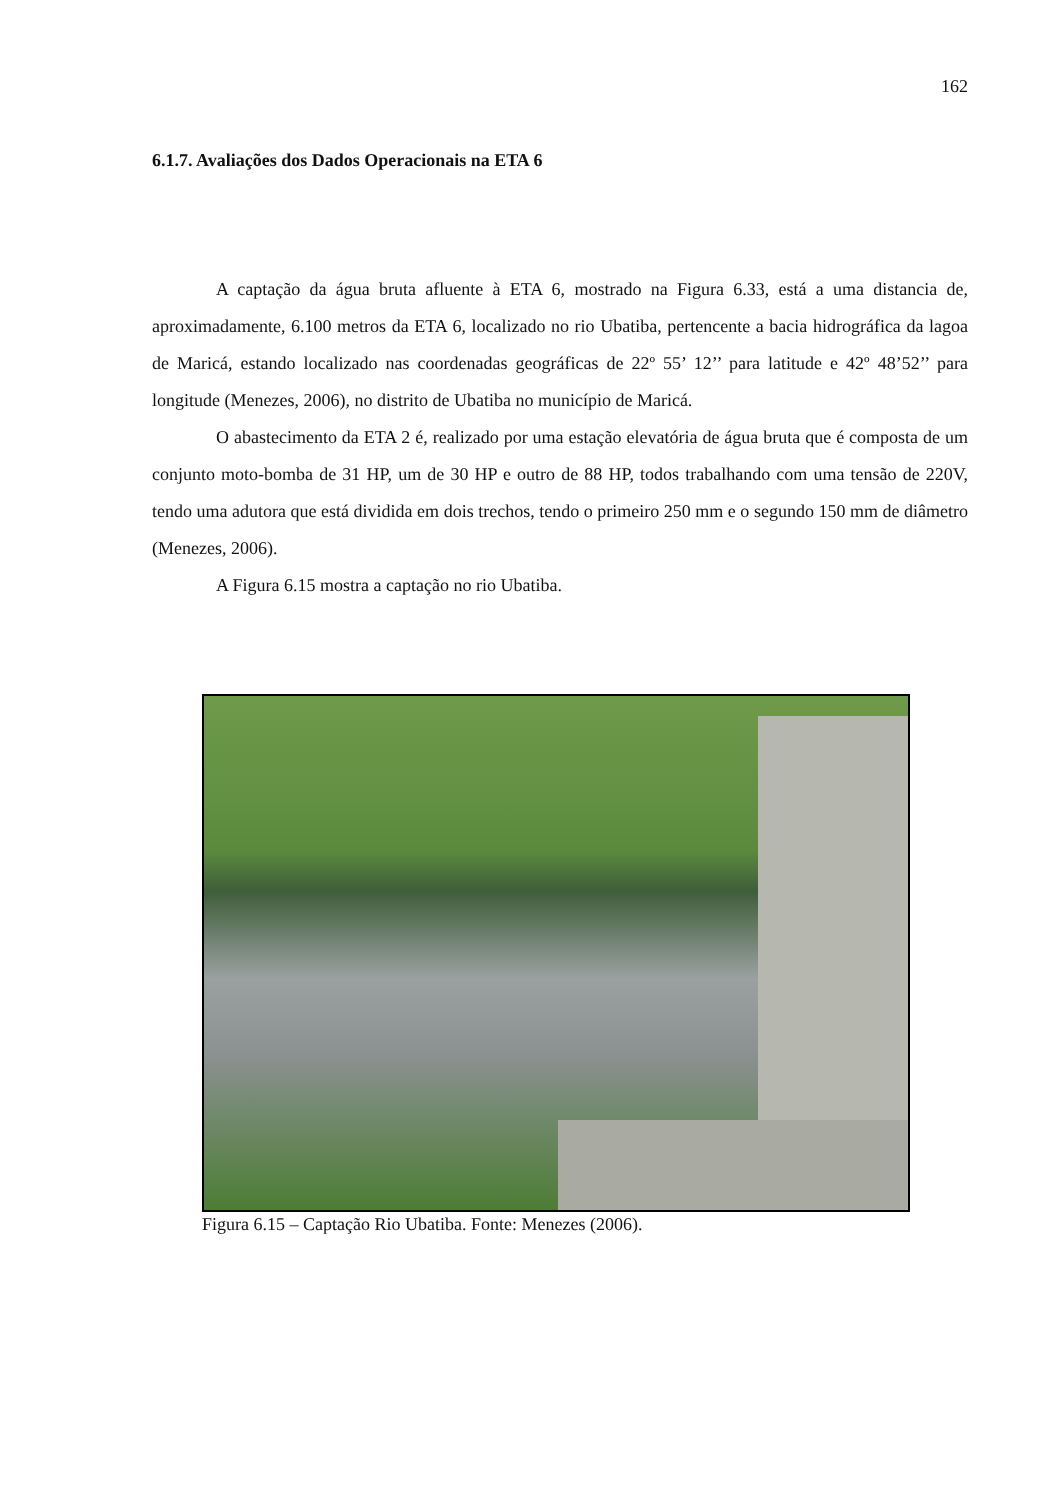162
6.1.7. Avaliações dos Dados Operacionais na ETA 6
A captação da água bruta afluente à ETA 6, mostrado na Figura 6.33, está a uma distancia de, aproximadamente, 6.100 metros da ETA 6, localizado no rio Ubatiba, pertencente a bacia hidrográfica da lagoa de Maricá, estando localizado nas coordenadas geográficas de 22º 55’ 12’’ para latitude e 42º 48’52’’ para longitude (Menezes, 2006), no distrito de Ubatiba no município de Maricá.
O abastecimento da ETA 2 é, realizado por uma estação elevatória de água bruta que é composta de um conjunto moto-bomba de 31 HP, um de 30 HP e outro de 88 HP, todos trabalhando com uma tensão de 220V, tendo uma adutora que está dividida em dois trechos, tendo o primeiro 250 mm e o segundo 150 mm de diâmetro (Menezes, 2006).
A Figura 6.15 mostra a captação no rio Ubatiba.
Figura 6.15 – Captação Rio Ubatiba. Fonte: Menezes (2006).